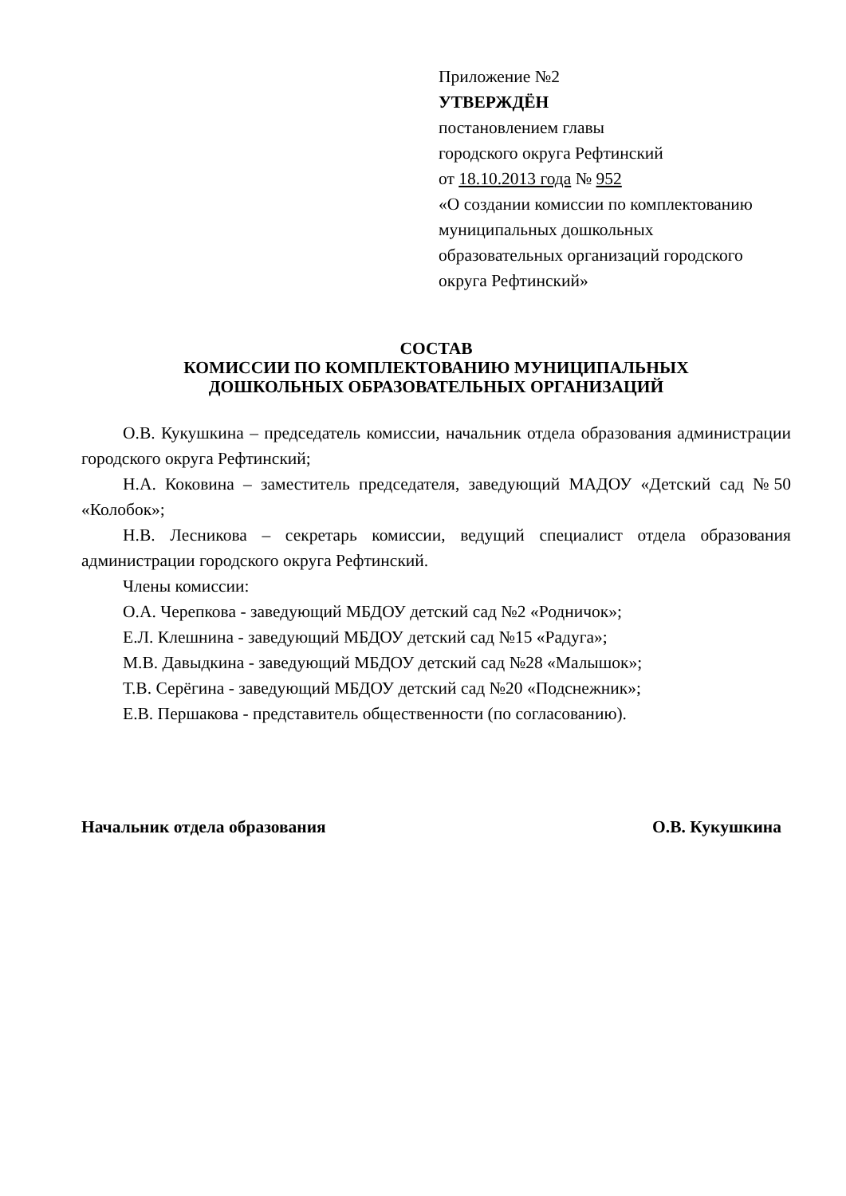Приложение №2
УТВЕРЖДЁН
постановлением главы
городского округа Рефтинский
от 18.10.2013 года № 952
«О создании комиссии по комплектованию муниципальных дошкольных образовательных организаций городского округа Рефтинский»
СОСТАВ
КОМИССИИ ПО КОМПЛЕКТОВАНИЮ МУНИЦИПАЛЬНЫХ
ДОШКОЛЬНЫХ ОБРАЗОВАТЕЛЬНЫХ ОРГАНИЗАЦИЙ
О.В. Кукушкина – председатель комиссии, начальник отдела образования администрации городского округа Рефтинский;
Н.А. Коковина – заместитель председателя, заведующий МАДОУ «Детский сад №50 «Колобок»;
Н.В. Лесникова – секретарь комиссии, ведущий специалист отдела образования администрации городского округа Рефтинский.
Члены комиссии:
О.А. Черепкова - заведующий МБДОУ детский сад №2 «Родничок»;
Е.Л. Клешнина - заведующий МБДОУ детский сад №15 «Радуга»;
М.В. Давыдкина - заведующий МБДОУ детский сад №28 «Малышок»;
Т.В. Серёгина - заведующий МБДОУ детский сад №20 «Подснежник»;
Е.В. Першакова - представитель общественности (по согласованию).
Начальник отдела образования О.В. Кукушкина